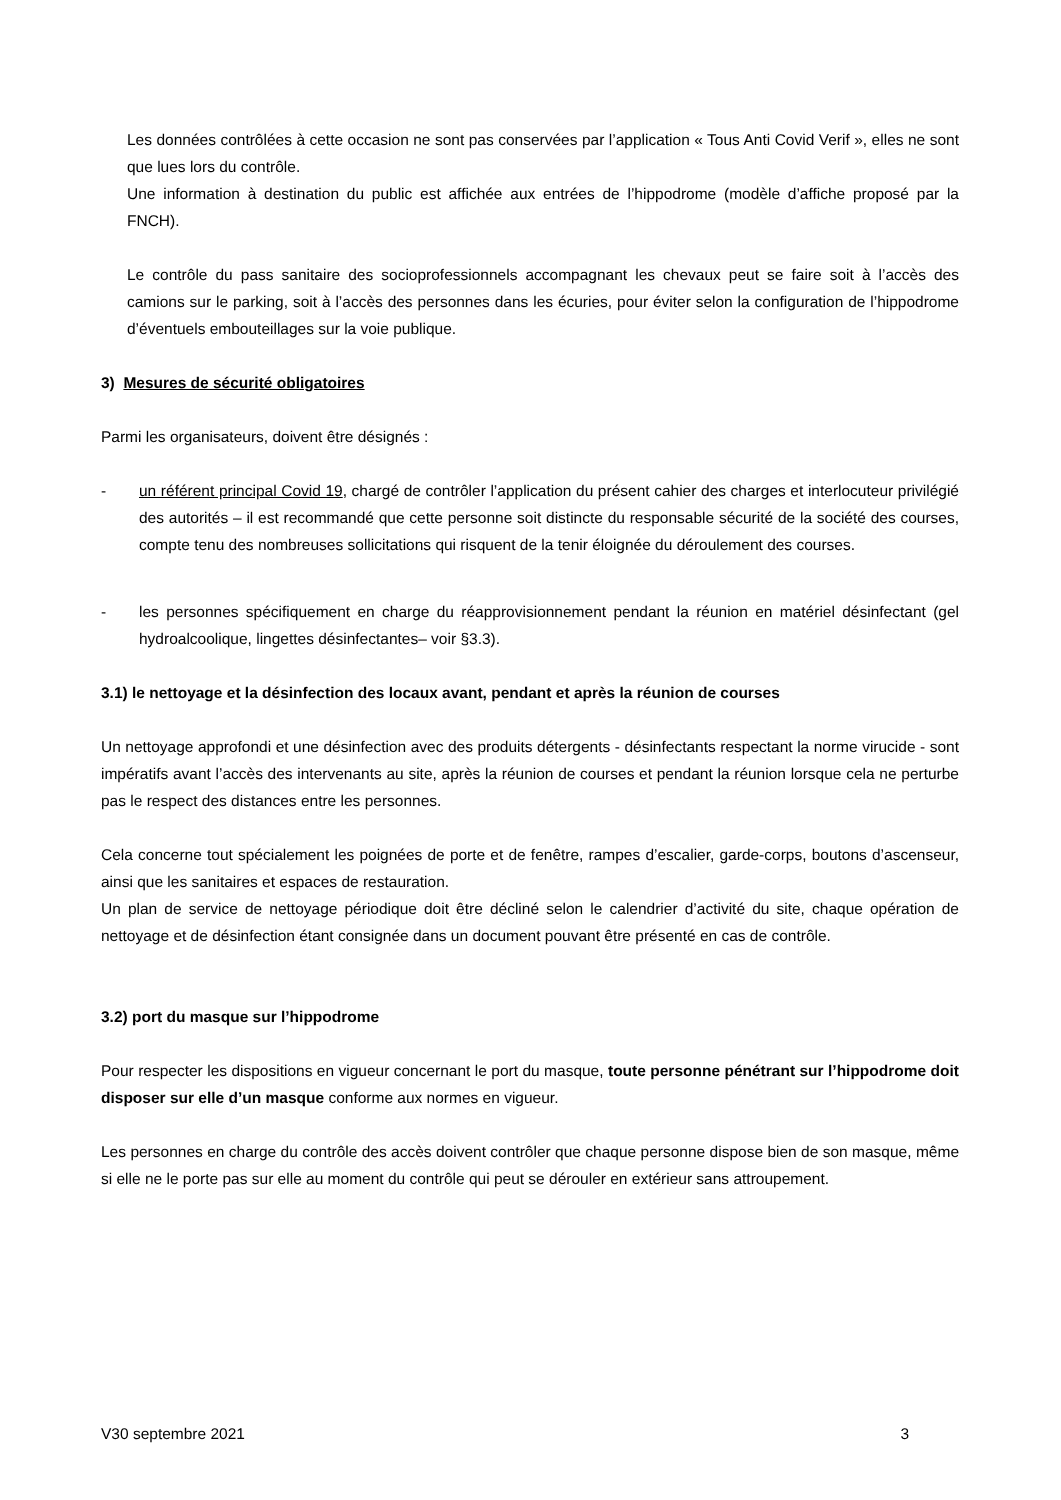Les données contrôlées à cette occasion ne sont pas conservées par l’application « Tous Anti Covid Verif », elles ne sont que lues lors du contrôle.
Une information à destination du public est affichée aux entrées de l’hippodrome (modèle d’affiche proposé par la FNCH).
Le contrôle du pass sanitaire des socioprofessionnels accompagnant les chevaux peut se faire soit à l’accès des camions sur le parking, soit à l’accès des personnes dans les écuries, pour éviter selon la configuration de l’hippodrome d’éventuels embouteillages sur la voie publique.
3) Mesures de sécurité obligatoires
Parmi les organisateurs, doivent être désignés :
- un référent principal Covid 19, chargé de contrôler l’application du présent cahier des charges et interlocuteur privilégié des autorités – il est recommandé que cette personne soit distincte du responsable sécurité de la société des courses, compte tenu des nombreuses sollicitations qui risquent de la tenir éloignée du déroulement des courses.
- les personnes spécifiquement en charge du réapprovisionnement pendant la réunion en matériel désinfectant (gel hydroalcoolique, lingettes désinfectantes– voir §3.3).
3.1) le nettoyage et la désinfection des locaux avant, pendant et après la réunion de courses
Un nettoyage approfondi et une désinfection avec des produits détergents - désinfectants respectant la norme virucide - sont impératifs avant l’accès des intervenants au site, après la réunion de courses et pendant la réunion lorsque cela ne perturbe pas le respect des distances entre les personnes.
Cela concerne tout spécialement les poignées de porte et de fenêtre, rampes d’escalier, garde-corps, boutons d’ascenseur, ainsi que les sanitaires et espaces de restauration.
Un plan de service de nettoyage périodique doit être décliné selon le calendrier d’activité du site, chaque opération de nettoyage et de désinfection étant consignée dans un document pouvant être présenté en cas de contrôle.
3.2) port du masque sur l’hippodrome
Pour respecter les dispositions en vigueur concernant le port du masque, toute personne pénétrant sur l’hippodrome doit disposer sur elle d’un masque conforme aux normes en vigueur.
Les personnes en charge du contrôle des accès doivent contrôler que chaque personne dispose bien de son masque, même si elle ne le porte pas sur elle au moment du contrôle qui peut se dérouler en extérieur sans attroupement.
V30 septembre 2021 3